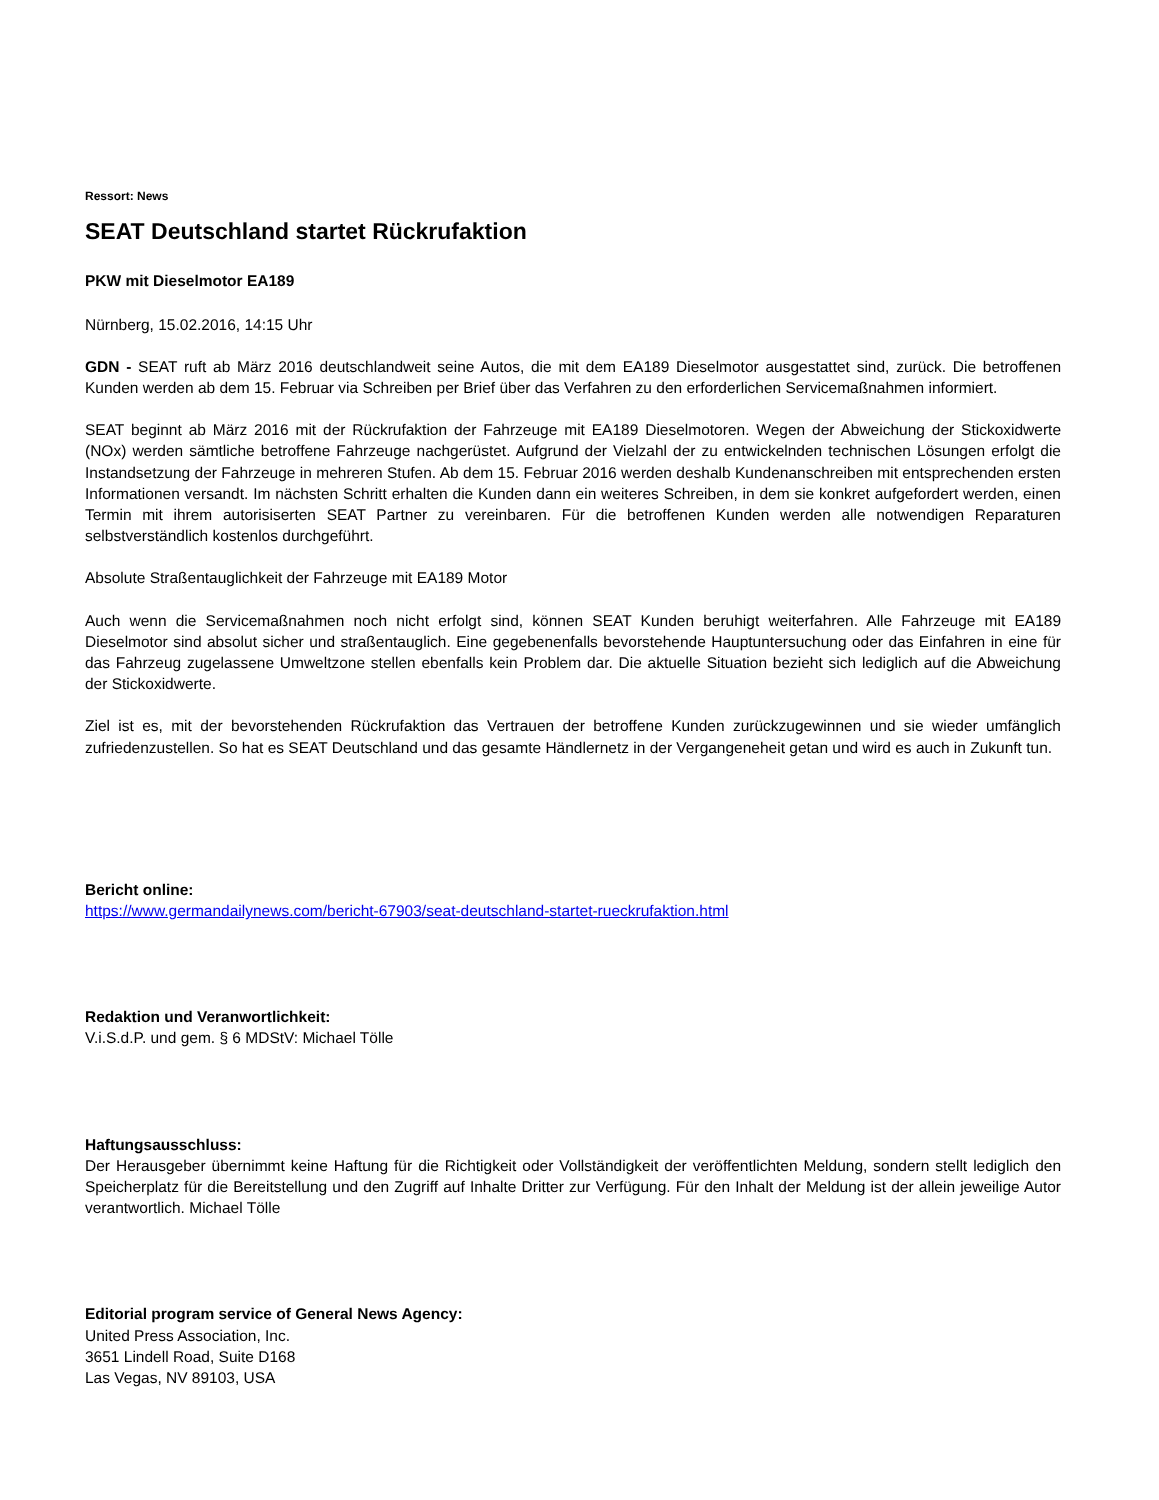Ressort: News
SEAT Deutschland startet Rückrufaktion
PKW mit Dieselmotor EA189
Nürnberg, 15.02.2016, 14:15 Uhr
GDN - SEAT ruft ab März 2016 deutschlandweit seine Autos, die mit dem EA189 Dieselmotor ausgestattet sind, zurück. Die betroffenen Kunden werden ab dem 15. Februar via Schreiben per Brief über das Verfahren zu den erforderlichen Servicemaßnahmen informiert.
SEAT beginnt ab März 2016 mit der Rückrufaktion der Fahrzeuge mit EA189 Dieselmotoren. Wegen der Abweichung der Stickoxidwerte (NOx) werden sämtliche betroffene Fahrzeuge nachgerüstet. Aufgrund der Vielzahl der zu entwickelnden technischen Lösungen erfolgt die Instandsetzung der Fahrzeuge in mehreren Stufen. Ab dem 15. Februar 2016 werden deshalb Kundenanschreiben mit entsprechenden ersten Informationen versandt. Im nächsten Schritt erhalten die Kunden dann ein weiteres Schreiben, in dem sie konkret aufgefordert werden, einen Termin mit ihrem autorisiserten SEAT Partner zu vereinbaren. Für die betroffenen Kunden werden alle notwendigen Reparaturen selbstverständlich kostenlos durchgeführt.
Absolute Straßentauglichkeit der Fahrzeuge mit EA189 Motor
Auch wenn die Servicemaßnahmen noch nicht erfolgt sind, können SEAT Kunden beruhigt weiterfahren. Alle Fahrzeuge mit EA189 Dieselmotor sind absolut sicher und straßentauglich. Eine gegebenenfalls bevorstehende Hauptuntersuchung oder das Einfahren in eine für das Fahrzeug zugelassene Umweltzone stellen ebenfalls kein Problem dar. Die aktuelle Situation bezieht sich lediglich auf die Abweichung der Stickoxidwerte.
Ziel ist es, mit der bevorstehenden Rückrufaktion das Vertrauen der betroffene Kunden zurückzugewinnen und sie wieder umfänglich zufriedenzustellen. So hat es SEAT Deutschland und das gesamte Händlernetz in der Vergangeneheit getan und wird es auch in Zukunft tun.
Bericht online:
https://www.germandailynews.com/bericht-67903/seat-deutschland-startet-rueckrufaktion.html
Redaktion und Veranwortlichkeit:
V.i.S.d.P. und gem. § 6 MDStV: Michael Tölle
Haftungsausschluss:
Der Herausgeber übernimmt keine Haftung für die Richtigkeit oder Vollständigkeit der veröffentlichten Meldung, sondern stellt lediglich den Speicherplatz für die Bereitstellung und den Zugriff auf Inhalte Dritter zur Verfügung. Für den Inhalt der Meldung ist der allein jeweilige Autor verantwortlich. Michael Tölle
Editorial program service of General News Agency:
United Press Association, Inc.
3651 Lindell Road, Suite D168
Las Vegas, NV 89103, USA